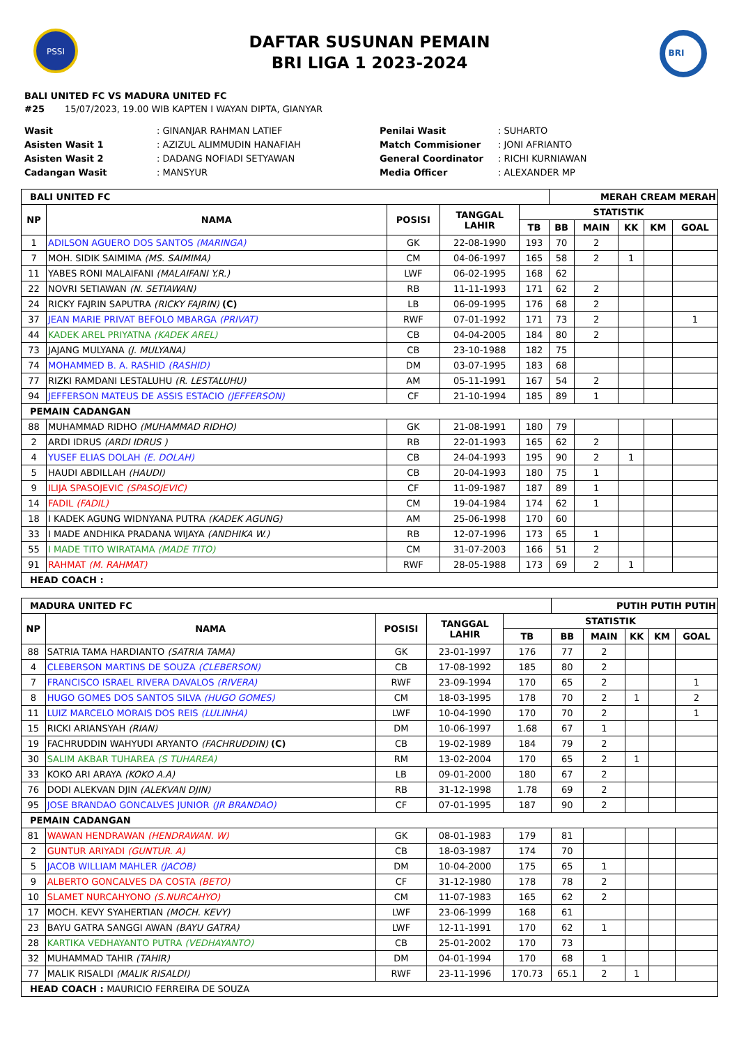PSSI
DAFTAR SUSUNAN PEMAIN
BRI LIGA 1 2023-2024
BRI
BALI UNITED FC VS MADURA UNITED FC
#25 15/07/2023, 19.00 WIB KAPTEN I WAYAN DIPTA, GIANYAR
Wasit: GINANJAR RAHMAN LATIEF Penilai Wasit: SUHARTO Asisten Wasit 1: AZIZUL ALIMMUDIN HANAFIAH Match Commisioner: JONI AFRIANTO Asisten Wasit 2: DADANG NOFIADI SETYAWAN General Coordinator: RICHI KURNIAWAN Cadangan Wasit: MANSYUR Media Officer: ALEXANDER MP
| BALI UNITED FC | | | | | MERAH CREAM MERAH | | | | |
| NP | NAMA | POSISI | TANGGAL LAHIR | STATISTIK | | | | | |
| | | | | TB | BB | MAIN | KK | KM | GOAL |
| 1 | ADILSON AGUERO DOS SANTOS (MARINGA) | GK | 22-08-1990 | 193 | 70 | 2 | | | |
| 7 | MOH. SIDIK SAIMIMA (MS. SAIMIMA) | CM | 04-06-1997 | 165 | 58 | 2 | 1 | | |
| 11 | YABES RONI MALAIFANI (MALAIFANI Y.R.) | LWF | 06-02-1995 | 168 | 62 | | | | |
| 22 | NOVRI SETIAWAN (N. SETIAWAN) | RB | 11-11-1993 | 171 | 62 | 2 | | | |
| 24 | RICKY FAJRIN SAPUTRA (RICKY FAJRIN) (C) | LB | 06-09-1995 | 176 | 68 | 2 | | | |
| 37 | JEAN MARIE PRIVAT BEFOLO MBARGA (PRIVAT) | RWF | 07-01-1992 | 171 | 73 | 2 | | | 1 |
| 44 | KADEK AREL PRIYATNA (KADEK AREL) | CB | 04-04-2005 | 184 | 80 | 2 | | | |
| 73 | JAJANG MULYANA (J. MULYANA) | CB | 23-10-1988 | 182 | 75 | | | | |
| 74 | MOHAMMED B. A. RASHID (RASHID) | DM | 03-07-1995 | 183 | 68 | | | | |
| 77 | RIZKI RAMDANI LESTALUHU (R. LESTALUHU) | AM | 05-11-1991 | 167 | 54 | 2 | | | |
| 94 | JEFFERSON MATEUS DE ASSIS ESTACIO (JEFFERSON) | CF | 21-10-1994 | 185 | 89 | 1 | | | |
| PEMAIN CADANGAN | | | | | | | | | |
| 88 | MUHAMMAD RIDHO (MUHAMMAD RIDHO) | GK | 21-08-1991 | 180 | 79 | | | | |
| 2 | ARDI IDRUS (ARDI IDRUS ) | RB | 22-01-1993 | 165 | 62 | 2 | | | |
| 4 | YUSEF ELIAS DOLAH (E. DOLAH) | CB | 24-04-1993 | 195 | 90 | 2 | 1 | | |
| 5 | HAUDI ABDILLAH (HAUDI) | CB | 20-04-1993 | 180 | 75 | 1 | | | |
| 9 | ILIJA SPASOJEVIC (SPASOJEVIC) | CF | 11-09-1987 | 187 | 89 | 1 | | | |
| 14 | FADIL (FADIL) | CM | 19-04-1984 | 174 | 62 | 1 | | | |
| 18 | I KADEK AGUNG WIDNYANA PUTRA (KADEK AGUNG) | AM | 25-06-1998 | 170 | 60 | | | | |
| 33 | I MADE ANDHIKA PRADANA WIJAYA (ANDHIKA W.) | RB | 12-07-1996 | 173 | 65 | 1 | | | |
| 55 | I MADE TITO WIRATAMA (MADE TITO) | CM | 31-07-2003 | 166 | 51 | 2 | | | |
| 91 | RAHMAT (M. RAHMAT) | RWF | 28-05-1988 | 173 | 69 | 2 | 1 | | |
| HEAD COACH : | | | | | | | | | |
| MADURA UNITED FC | | | | | PUTIH PUTIH PUTIH | | | | |
| NP | NAMA | POSISI | TANGGAL LAHIR | STATISTIK | | | | | |
| | | | | TB | BB | MAIN | KK | KM | GOAL |
| 88 | SATRIA TAMA HARDIANTO (SATRIA TAMA) | GK | 23-01-1997 | 176 | 77 | 2 | | | |
| 4 | CLEBERSON MARTINS DE SOUZA (CLEBERSON) | CB | 17-08-1992 | 185 | 80 | 2 | | | |
| 7 | FRANCISCO ISRAEL RIVERA DAVALOS (RIVERA) | RWF | 23-09-1994 | 170 | 65 | 2 | | | 1 |
| 8 | HUGO GOMES DOS SANTOS SILVA (HUGO GOMES) | CM | 18-03-1995 | 178 | 70 | 2 | 1 | | 2 |
| 11 | LUIZ MARCELO MORAIS DOS REIS (LULINHA) | LWF | 10-04-1990 | 170 | 70 | 2 | | | 1 |
| 15 | RICKI ARIANSYAH (RIAN) | DM | 10-06-1997 | 1.68 | 67 | 1 | | | |
| 19 | FACHRUDDIN WAHYUDI ARYANTO (FACHRUDDIN) (C) | CB | 19-02-1989 | 184 | 79 | 2 | | | |
| 30 | SALIM AKBAR TUHAREA (S TUHAREA) | RM | 13-02-2004 | 170 | 65 | 2 | 1 | | |
| 33 | KOKO ARI ARAYA (KOKO A.A) | LB | 09-01-2000 | 180 | 67 | 2 | | | |
| 76 | DODI ALEKVAN DJIN (ALEKVAN DJIN) | RB | 31-12-1998 | 1.78 | 69 | 2 | | | |
| 95 | JOSE BRANDAO GONCALVES JUNIOR (JR BRANDAO) | CF | 07-01-1995 | 187 | 90 | 2 | | | |
| PEMAIN CADANGAN | | | | | | | | | |
| 81 | WAWAN HENDRAWAN (HENDRAWAN. W) | GK | 08-01-1983 | 179 | 81 | | | | |
| 2 | GUNTUR ARIYADI (GUNTUR. A) | CB | 18-03-1987 | 174 | 70 | | | | |
| 5 | JACOB WILLIAM MAHLER (JACOB) | DM | 10-04-2000 | 175 | 65 | 1 | | | |
| 9 | ALBERTO GONCALVES DA COSTA (BETO) | CF | 31-12-1980 | 178 | 78 | 2 | | | |
| 10 | SLAMET NURCAHYONO (S.NURCAHYO) | CM | 11-07-1983 | 165 | 62 | 2 | | | |
| 17 | MOCH. KEVY SYAHERTIAN (MOCH. KEVY) | LWF | 23-06-1999 | 168 | 61 | | | | |
| 23 | BAYU GATRA SANGGI AWAN (BAYU GATRA) | LWF | 12-11-1991 | 170 | 62 | 1 | | | |
| 28 | KARTIKA VEDHAYANTO PUTRA (VEDHAYANTO) | CB | 25-01-2002 | 170 | 73 | | | | |
| 32 | MUHAMMAD TAHIR (TAHIR) | DM | 04-01-1994 | 170 | 68 | 1 | | | |
| 77 | MALIK RISALDI (MALIK RISALDI) | RWF | 23-11-1996 | 170.73 | 65.1 | 2 | 1 | | |
| HEAD COACH : MAURICIO FERREIRA DE SOUZA | | | | | | | | | |